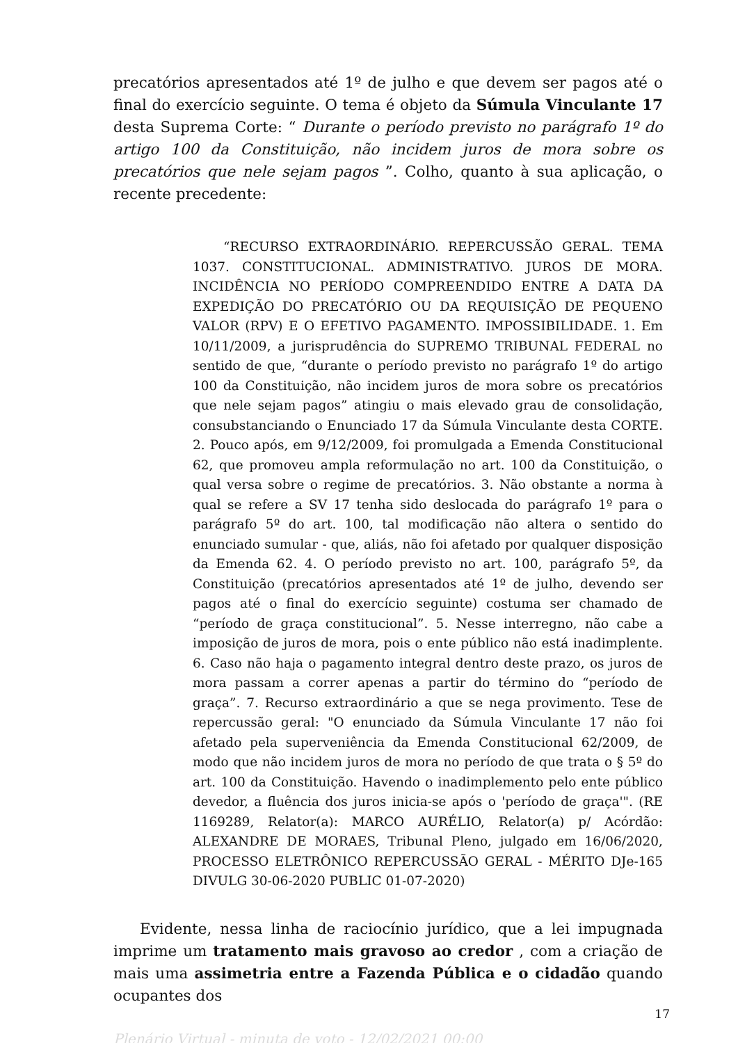precatórios apresentados até 1º de julho e que devem ser pagos até o final do exercício seguinte. O tema é objeto da Súmula Vinculante 17 desta Suprema Corte: “ Durante o período previsto no parágrafo 1º do artigo 100 da Constituição, não incidem juros de mora sobre os precatórios que nele sejam pagos ”. Colho, quanto à sua aplicação, o recente precedente:
“RECURSO EXTRAORDINÁRIO. REPERCUSSÃO GERAL. TEMA 1037. CONSTITUCIONAL. ADMINISTRATIVO. JUROS DE MORA. INCIDÊNCIA NO PERÍODO COMPREENDIDO ENTRE A DATA DA EXPEDIÇÃO DO PRECATÓRIO OU DA REQUISIÇÃO DE PEQUENO VALOR (RPV) E O EFETIVO PAGAMENTO. IMPOSSIBILIDADE. 1. Em 10/11/2009, a jurisprudência do SUPREMO TRIBUNAL FEDERAL no sentido de que, “durante o período previsto no parágrafo 1º do artigo 100 da Constituição, não incidem juros de mora sobre os precatórios que nele sejam pagos” atingiu o mais elevado grau de consolidação, consubstanciando o Enunciado 17 da Súmula Vinculante desta CORTE. 2. Pouco após, em 9/12/2009, foi promulgada a Emenda Constitucional 62, que promoveu ampla reformulação no art. 100 da Constituição, o qual versa sobre o regime de precatórios. 3. Não obstante a norma à qual se refere a SV 17 tenha sido deslocada do parágrafo 1º para o parágrafo 5º do art. 100, tal modificação não altera o sentido do enunciado sumular - que, aliás, não foi afetado por qualquer disposição da Emenda 62. 4. O período previsto no art. 100, parágrafo 5º, da Constituição (precatórios apresentados até 1º de julho, devendo ser pagos até o final do exercício seguinte) costuma ser chamado de “período de graça constitucional”. 5. Nesse interregno, não cabe a imposição de juros de mora, pois o ente público não está inadimplente. 6. Caso não haja o pagamento integral dentro deste prazo, os juros de mora passam a correr apenas a partir do término do “período de graça”. 7. Recurso extraordinário a que se nega provimento. Tese de repercussão geral: "O enunciado da Súmula Vinculante 17 não foi afetado pela superveniência da Emenda Constitucional 62/2009, de modo que não incidem juros de mora no período de que trata o § 5º do art. 100 da Constituição. Havendo o inadimplemento pelo ente público devedor, a fluência dos juros inicia-se após o 'período de graça'". (RE 1169289, Relator(a): MARCO AURÉLIO, Relator(a) p/ Acórdão: ALEXANDRE DE MORAES, Tribunal Pleno, julgado em 16/06/2020, PROCESSO ELETRÔNICO REPERCUSSÃO GERAL - MÉRITO DJe-165 DIVULG 30-06-2020 PUBLIC 01-07-2020)
Evidente, nessa linha de raciocínio jurídico, que a lei impugnada imprime um tratamento mais gravoso ao credor , com a criação de mais uma assimetria entre a Fazenda Pública e o cidadão quando ocupantes dos
17
Plenário Virtual - minuta de voto - 12/02/2021 00:00